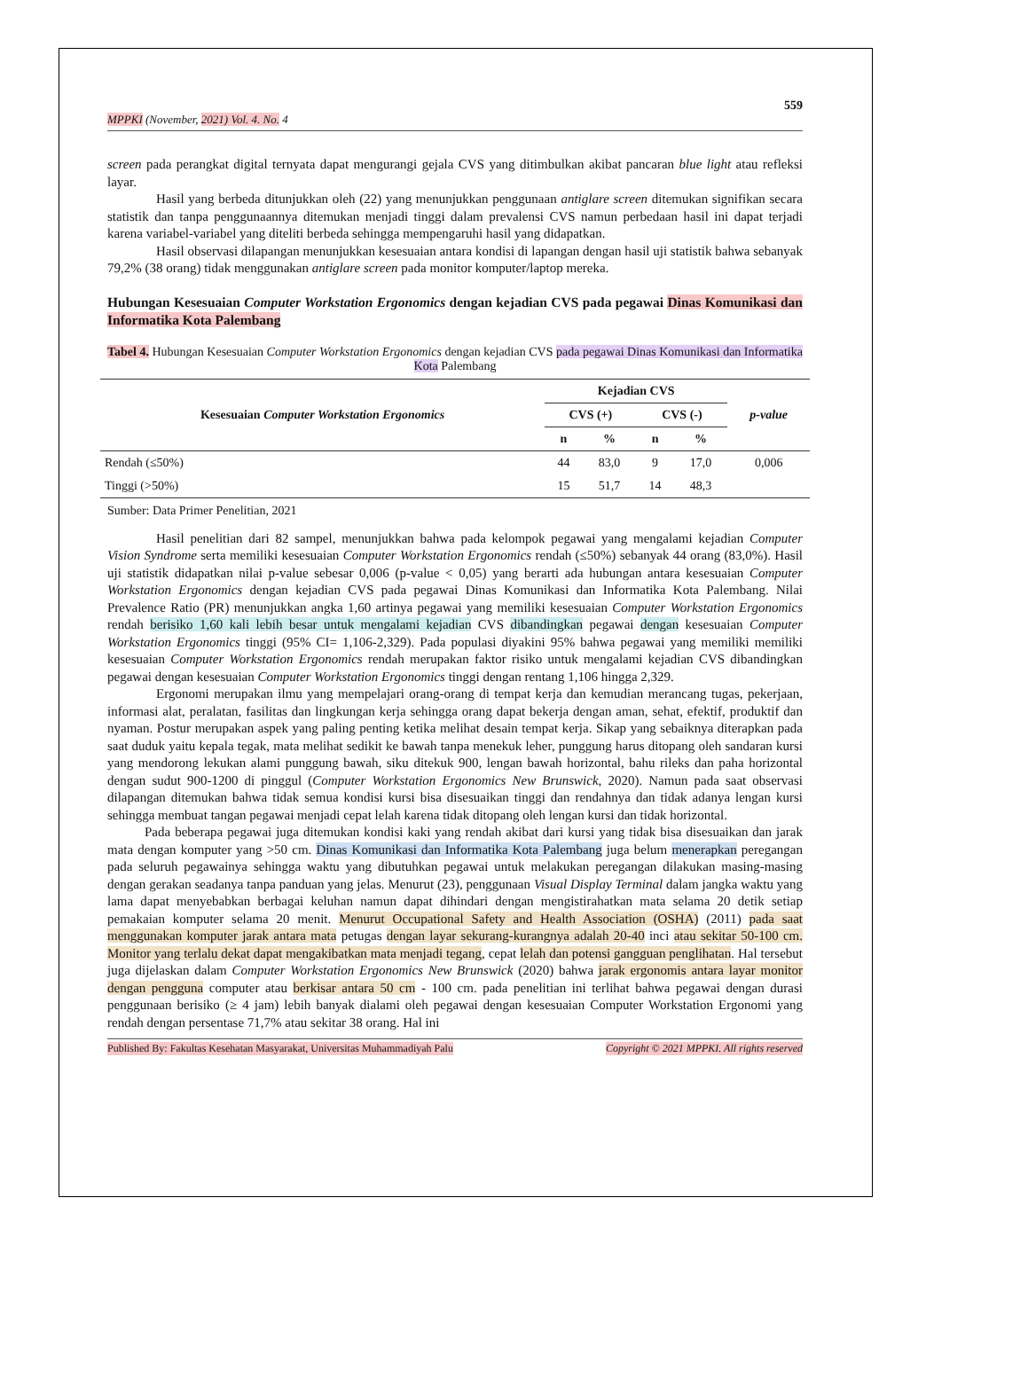559
MPPKI (November, 2021) Vol. 4. No. 4
screen pada perangkat digital ternyata dapat mengurangi gejala CVS yang ditimbulkan akibat pancaran blue light atau refleksi layar.
Hasil yang berbeda ditunjukkan oleh (22) yang menunjukkan penggunaan antiglare screen ditemukan signifikan secara statistik dan tanpa penggunaannya ditemukan menjadi tinggi dalam prevalensi CVS namun perbedaan hasil ini dapat terjadi karena variabel-variabel yang diteliti berbeda sehingga mempengaruhi hasil yang didapatkan.
Hasil observasi dilapangan menunjukkan kesesuaian antara kondisi di lapangan dengan hasil uji statistik bahwa sebanyak 79,2% (38 orang) tidak menggunakan antiglare screen pada monitor komputer/laptop mereka.
Hubungan Kesesuaian Computer Workstation Ergonomics dengan kejadian CVS pada pegawai Dinas Komunikasi dan Informatika Kota Palembang
Tabel 4. Hubungan Kesesuaian Computer Workstation Ergonomics dengan kejadian CVS pada pegawai Dinas Komunikasi dan Informatika Kota Palembang
| Kesesuaian Computer Workstation Ergonomics | Kejadian CVS | | | | p-value |
| --- | --- | --- | --- | --- | --- |
| | CVS (+) | | CVS (-) | | |
| | n | % | n | % | |
| Rendah (≤50%) | 44 | 83,0 | 9 | 17,0 | 0,006 |
| Tinggi (>50%) | 15 | 51,7 | 14 | 48,3 | |
Sumber: Data Primer Penelitian, 2021
Hasil penelitian dari 82 sampel, menunjukkan bahwa pada kelompok pegawai yang mengalami kejadian Computer Vision Syndrome serta memiliki kesesuaian Computer Workstation Ergonomics rendah (≤50%) sebanyak 44 orang (83,0%). Hasil uji statistik didapatkan nilai p-value sebesar 0,006 (p-value < 0,05) yang berarti ada hubungan antara kesesuaian Computer Workstation Ergonomics dengan kejadian CVS pada pegawai Dinas Komunikasi dan Informatika Kota Palembang. Nilai Prevalence Ratio (PR) menunjukkan angka 1,60 artinya pegawai yang memiliki kesesuaian Computer Workstation Ergonomics rendah berisiko 1,60 kali lebih besar untuk mengalami kejadian CVS dibandingkan pegawai dengan kesesuaian Computer Workstation Ergonomics tinggi (95% CI= 1,106-2,329). Pada populasi diyakini 95% bahwa pegawai yang memiliki memiliki kesesuaian Computer Workstation Ergonomics rendah merupakan faktor risiko untuk mengalami kejadian CVS dibandingkan pegawai dengan kesesuaian Computer Workstation Ergonomics tinggi dengan rentang 1,106 hingga 2,329.
Ergonomi merupakan ilmu yang mempelajari orang-orang di tempat kerja dan kemudian merancang tugas, pekerjaan, informasi alat, peralatan, fasilitas dan lingkungan kerja sehingga orang dapat bekerja dengan aman, sehat, efektif, produktif dan nyaman. Postur merupakan aspek yang paling penting ketika melihat desain tempat kerja. Sikap yang sebaiknya diterapkan pada saat duduk yaitu kepala tegak, mata melihat sedikit ke bawah tanpa menekuk leher, punggung harus ditopang oleh sandaran kursi yang mendorong lekukan alami punggung bawah, siku ditekuk 900, lengan bawah horizontal, bahu rileks dan paha horizontal dengan sudut 900-1200 di pinggul (Computer Workstation Ergonomics New Brunswick, 2020). Namun pada saat observasi dilapangan ditemukan bahwa tidak semua kondisi kursi bisa disesuaikan tinggi dan rendahnya dan tidak adanya lengan kursi sehingga membuat tangan pegawai menjadi cepat lelah karena tidak ditopang oleh lengan kursi dan tidak horizontal.
Pada beberapa pegawai juga ditemukan kondisi kaki yang rendah akibat dari kursi yang tidak bisa disesuaikan dan jarak mata dengan komputer yang >50 cm. Dinas Komunikasi dan Informatika Kota Palembang juga belum menerapkan peregangan pada seluruh pegawainya sehingga waktu yang dibutuhkan pegawai untuk melakukan peregangan dilakukan masing-masing dengan gerakan seadanya tanpa panduan yang jelas. Menurut (23), penggunaan Visual Display Terminal dalam jangka waktu yang lama dapat menyebabkan berbagai keluhan namun dapat dihindari dengan mengistirahatkan mata selama 20 detik setiap pemakaian komputer selama 20 menit. Menurut Occupational Safety and Health Association (OSHA) (2011) pada saat menggunakan komputer jarak antara mata petugas dengan layar sekurang-kurangnya adalah 20-40 inci atau sekitar 50-100 cm. Monitor yang terlalu dekat dapat mengakibatkan mata menjadi tegang, cepat lelah dan potensi gangguan penglihatan. Hal tersebut juga dijelaskan dalam Computer Workstation Ergonomics New Brunswick (2020) bahwa jarak ergonomis antara layar monitor dengan pengguna computer atau berkisar antara 50 cm - 100 cm. pada penelitian ini terlihat bahwa pegawai dengan durasi penggunaan berisiko (≥ 4 jam) lebih banyak dialami oleh pegawai dengan kesesuaian Computer Workstation Ergonomi yang rendah dengan persentase 71,7% atau sekitar 38 orang. Hal ini
Published By: Fakultas Kesehatan Masyarakat, Universitas Muhammadiyah Palu Copyright © 2021 MPPKI. All rights reserved